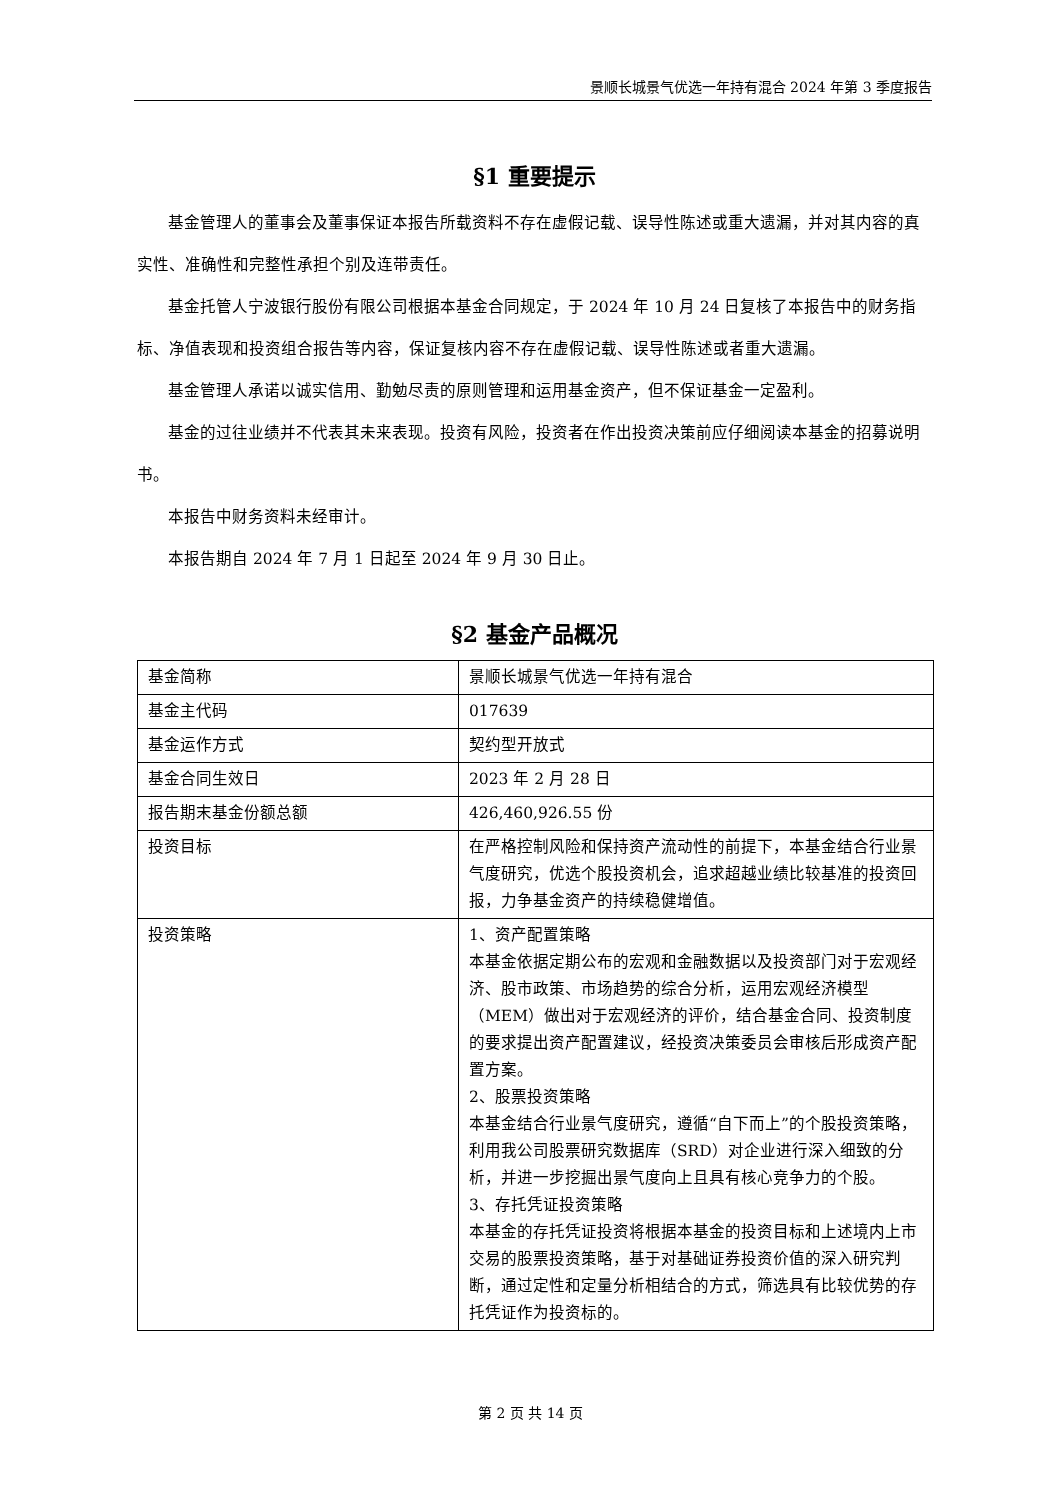景顺长城景气优选一年持有混合 2024 年第 3 季度报告
§1 重要提示
基金管理人的董事会及董事保证本报告所载资料不存在虚假记载、误导性陈述或重大遗漏，并对其内容的真实性、准确性和完整性承担个别及连带责任。
基金托管人宁波银行股份有限公司根据本基金合同规定，于 2024 年 10 月 24 日复核了本报告中的财务指标、净值表现和投资组合报告等内容，保证复核内容不存在虚假记载、误导性陈述或者重大遗漏。
基金管理人承诺以诚实信用、勤勉尽责的原则管理和运用基金资产，但不保证基金一定盈利。
基金的过往业绩并不代表其未来表现。投资有风险，投资者在作出投资决策前应仔细阅读本基金的招募说明书。
本报告中财务资料未经审计。
本报告期自 2024 年 7 月 1 日起至 2024 年 9 月 30 日止。
§2 基金产品概况
| 基金简称 | 景顺长城景气优选一年持有混合 |
| 基金主代码 | 017639 |
| 基金运作方式 | 契约型开放式 |
| 基金合同生效日 | 2023 年 2 月 28 日 |
| 报告期末基金份额总额 | 426,460,926.55 份 |
| 投资目标 | 在严格控制风险和保持资产流动性的前提下，本基金结合行业景气度研究，优选个股投资机会，追求超越业绩比较基准的投资回报，力争基金资产的持续稳健增值。 |
| 投资策略 | 1、资产配置策略 本基金依据定期公布的宏观和金融数据以及投资部门对于宏观经济、股市政策、市场趋势的综合分析，运用宏观经济模型（MEM）做出对于宏观经济的评价，结合基金合同、投资制度的要求提出资产配置建议，经投资决策委员会审核后形成资产配置方案。 2、股票投资策略 本基金结合行业景气度研究，遵循“自下而上”的个股投资策略，利用我公司股票研究数据库（SRD）对企业进行深入细致的分析，并进一步挖掘出景气度向上且具有核心竞争力的个股。 3、存托凭证投资策略 本基金的存托凭证投资将根据本基金的投资目标和上述境内上市交易的股票投资策略，基于对基础证券投资价值的深入研究判断，通过定性和定量分析相结合的方式，筛选具有比较优势的存托凭证作为投资标的。 |
第 2 页 共 14 页